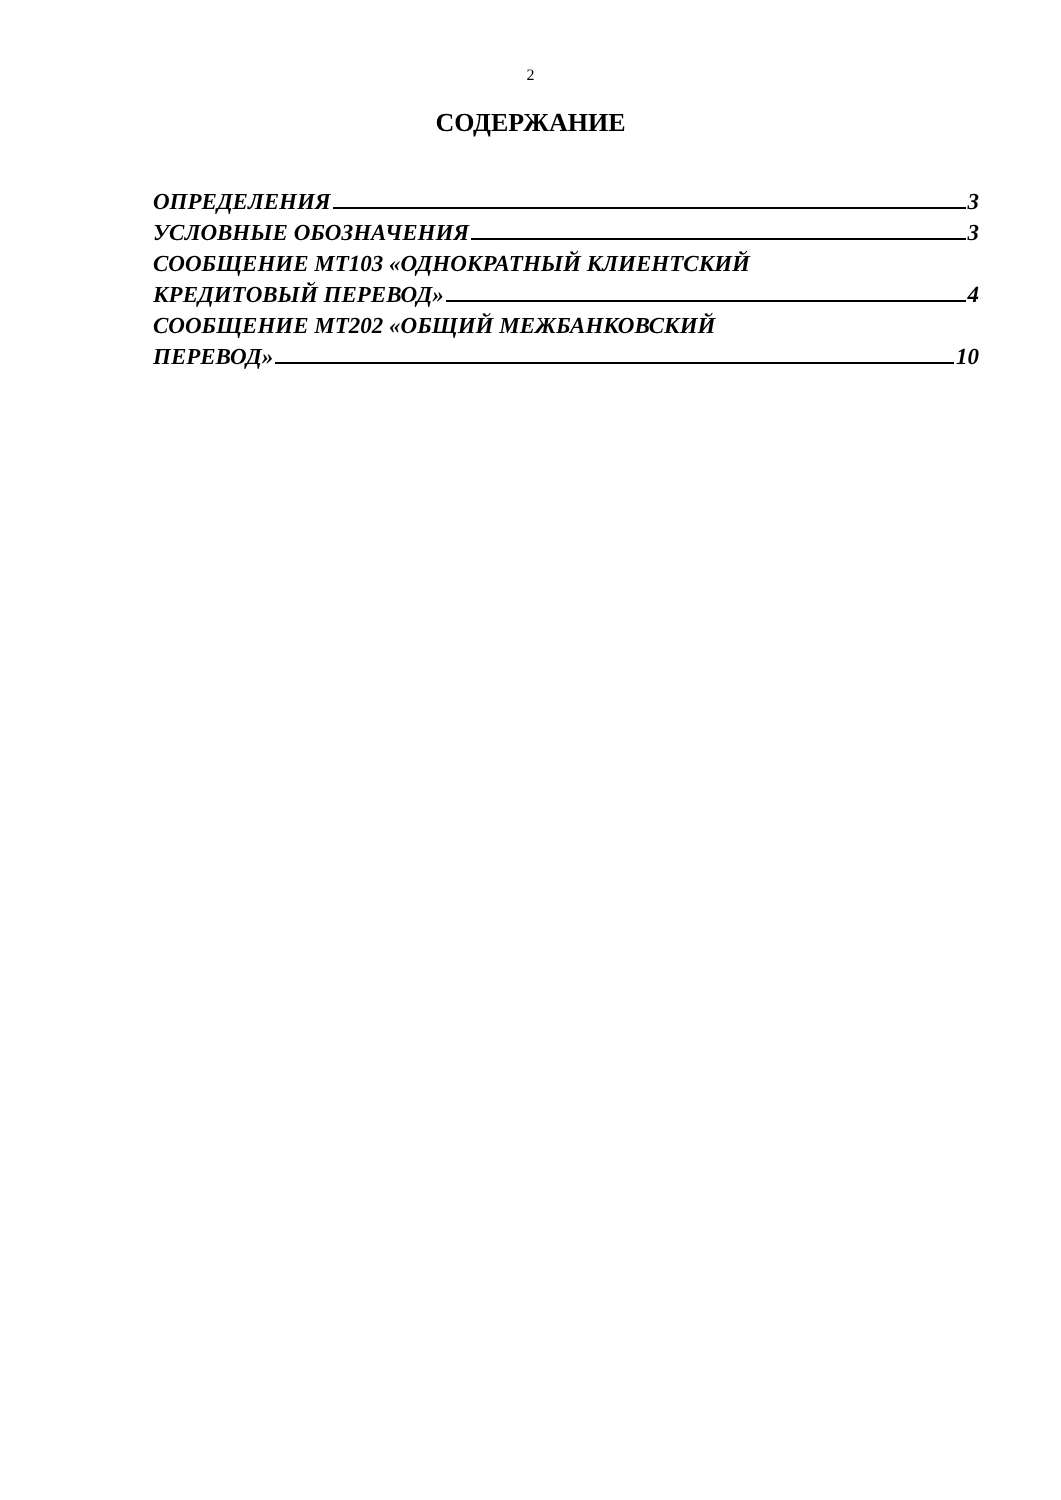2
СОДЕРЖАНИЕ
ОПРЕДЕЛЕНИЯ 3
УСЛОВНЫЕ ОБОЗНАЧЕНИЯ 3
СООБЩЕНИЕ МТ103 «ОДНОКРАТНЫЙ КЛИЕНТСКИЙ
КРЕДИТОВЫЙ ПЕРЕВОД» 4
СООБЩЕНИЕ МТ202 «ОБЩИЙ МЕЖБАНКОВСКИЙ
ПЕРЕВОД» 10